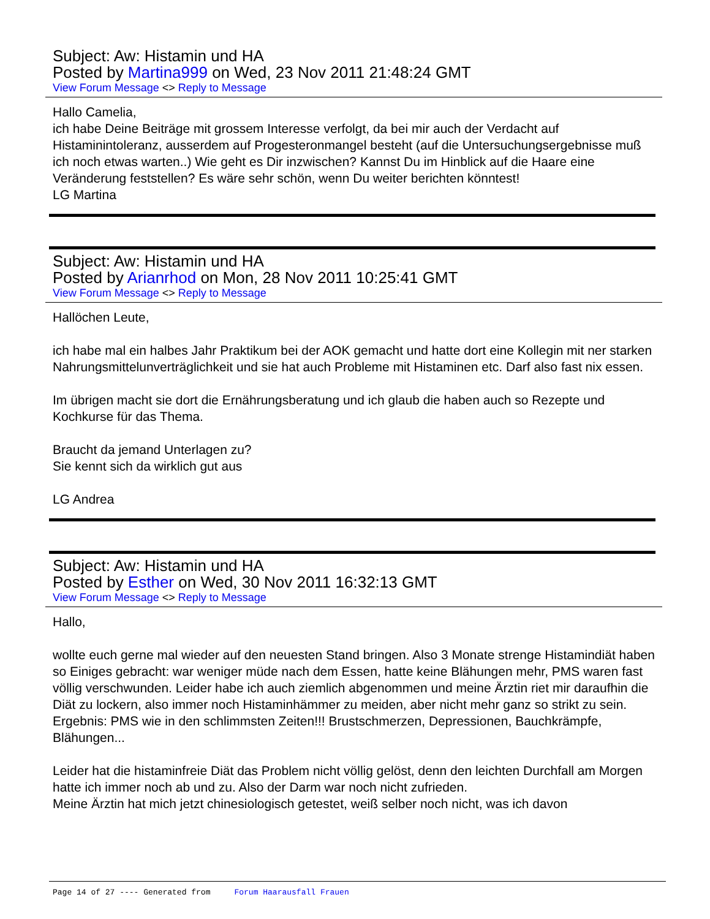Subject: Aw: Histamin und HA
Posted by Martina999 on Wed, 23 Nov 2011 21:48:24 GMT
View Forum Message <> Reply to Message
Hallo Camelia,
ich habe Deine Beiträge mit grossem Interesse verfolgt, da bei mir auch der Verdacht auf Histaminintoleranz, ausserdem auf Progesteronmangel besteht (auf die Untersuchungsergebnisse muß ich noch etwas warten..) Wie geht es Dir inzwischen? Kannst Du im Hinblick auf die Haare eine Veränderung feststellen? Es wäre sehr schön, wenn Du weiter berichten könntest!
LG Martina
Subject: Aw: Histamin und HA
Posted by Arianrhod on Mon, 28 Nov 2011 10:25:41 GMT
View Forum Message <> Reply to Message
Hallöchen Leute,
ich habe mal ein halbes Jahr Praktikum bei der AOK gemacht und hatte dort eine Kollegin mit ner starken Nahrungsmittelunverträglichkeit und sie hat auch Probleme mit Histaminen etc. Darf also fast nix essen.
Im übrigen macht sie dort die Ernährungsberatung und ich glaub die haben auch so Rezepte und Kochkurse für das Thema.
Braucht da jemand Unterlagen zu?
Sie kennt sich da wirklich gut aus
LG Andrea
Subject: Aw: Histamin und HA
Posted by Esther on Wed, 30 Nov 2011 16:32:13 GMT
View Forum Message <> Reply to Message
Hallo,
wollte euch gerne mal wieder auf den neuesten Stand bringen. Also 3 Monate strenge Histamindiät haben so Einiges gebracht: war weniger müde nach dem Essen, hatte keine Blähungen mehr, PMS waren fast völlig verschwunden. Leider habe ich auch ziemlich abgenommen und meine Ärztin riet mir daraufhin die Diät zu lockern, also immer noch Histaminhämmer zu meiden, aber nicht mehr ganz so strikt zu sein. Ergebnis: PMS wie in den schlimmsten Zeiten!!! Brustschmerzen, Depressionen, Bauchkrämpfe, Blähungen...
Leider hat die histaminfreie Diät das Problem nicht völlig gelöst, denn den leichten Durchfall am Morgen hatte ich immer noch ab und zu. Also der Darm war noch nicht zufrieden.
Meine Ärztin hat mich jetzt chinesiologisch getestet, weiß selber noch nicht, was ich davon
Page 14 of 27 ---- Generated from Forum Haarausfall Frauen